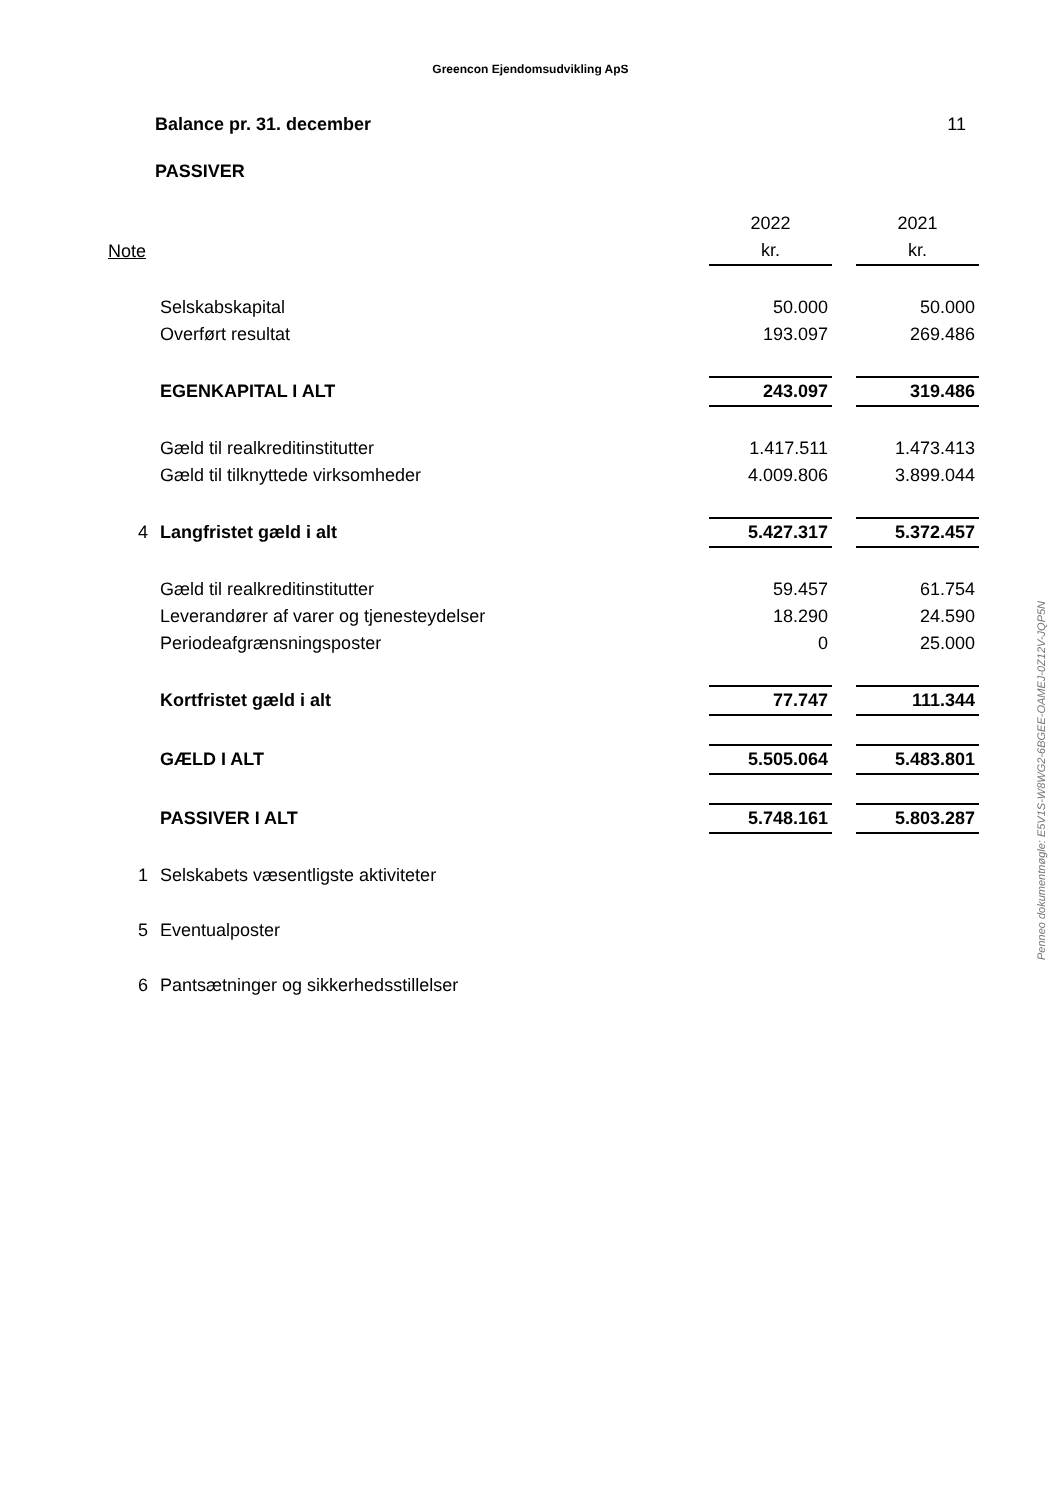Greencon Ejendomsudvikling ApS
Balance pr. 31. december 11
PASSIVER
| | | 2022 | | 2021 |
| --- | --- | --- | --- | --- |
| Note | | kr. | | kr. |
| | Selskabskapital | 50.000 | | 50.000 |
| | Overført resultat | 193.097 | | 269.486 |
| | EGENKAPITAL I ALT | 243.097 | | 319.486 |
| | Gæld til realkreditinstitutter | 1.417.511 | | 1.473.413 |
| | Gæld til tilknyttede virksomheder | 4.009.806 | | 3.899.044 |
| 4 | Langfristet gæld i alt | 5.427.317 | | 5.372.457 |
| | Gæld til realkreditinstitutter | 59.457 | | 61.754 |
| | Leverandører af varer og tjenesteydelser | 18.290 | | 24.590 |
| | Periodeafgrænsningsposter | 0 | | 25.000 |
| | Kortfristet gæld i alt | 77.747 | | 111.344 |
| | GÆLD I ALT | 5.505.064 | | 5.483.801 |
| | PASSIVER I ALT | 5.748.161 | | 5.803.287 |
| 1 | Selskabets væsentligste aktiviteter | | | |
| 5 | Eventualposter | | | |
| 6 | Pantsætninger og sikkerhedsstillelser | | | |
Penneo dokumentnøgle: E5V1S-W8WG2-6BGEE-OAMEJ-0Z12V-JQP5N